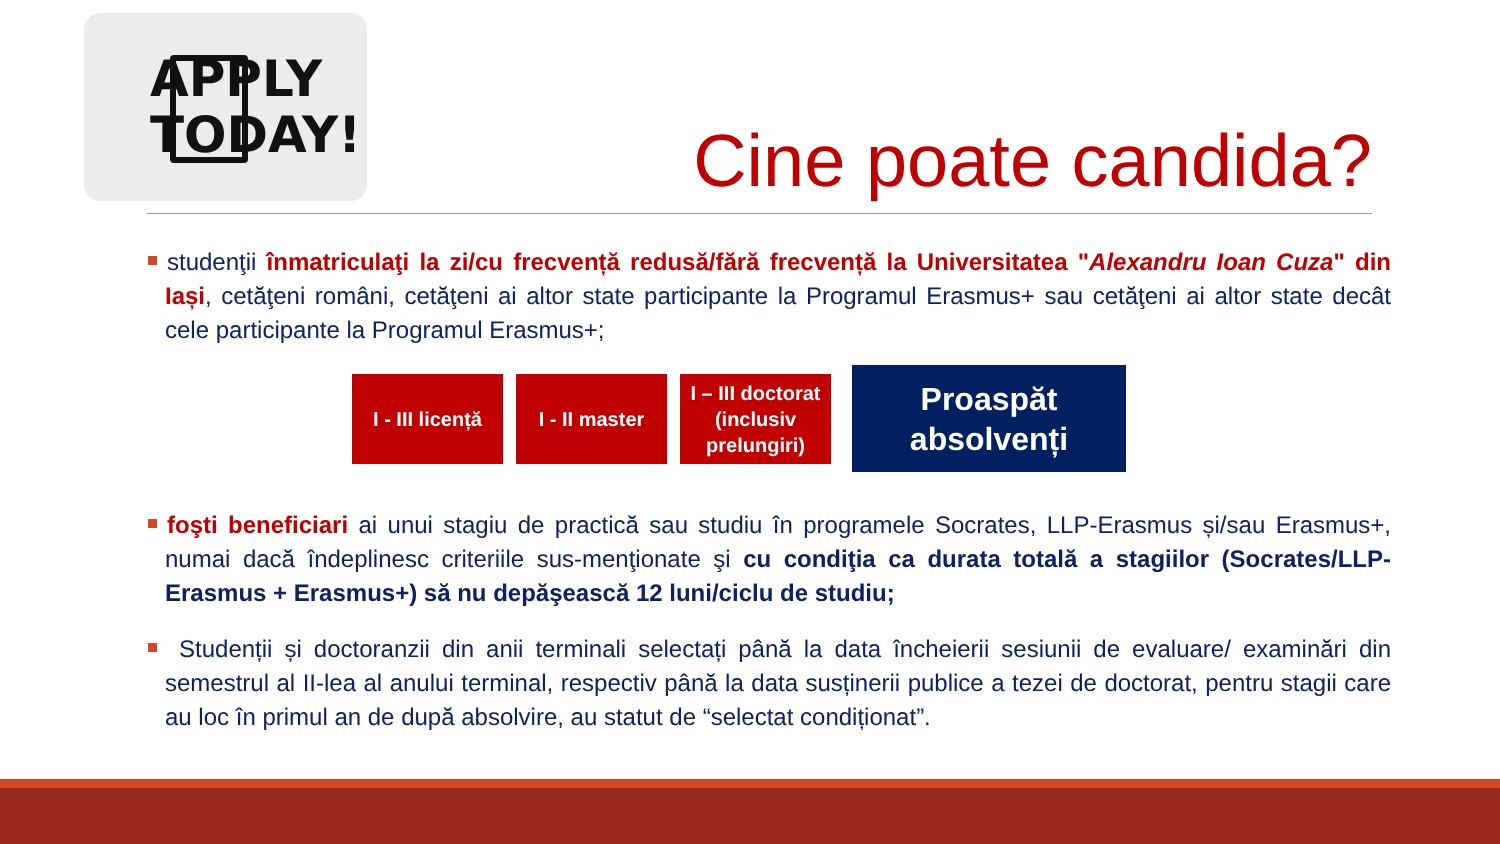APPLY
TODAY!
Cine poate candida?
studenţii înmatriculaţi la zi/cu frecvență redusă/fără frecvență la Universitatea "Alexandru Ioan Cuza" din Iași, cetăţeni români, cetăţeni ai altor state participante la Programul Erasmus+ sau cetăţeni ai altor state decât cele participante la Programul Erasmus+;
I - III licență
I - II master
I – III doctorat (inclusiv prelungiri)
Proaspăt absolvenți
foşti beneficiari ai unui stagiu de practică sau studiu în programele Socrates, LLP-Erasmus și/sau Erasmus+, numai dacă îndeplinesc criteriile sus-menţionate şi cu condiţia ca durata totală a stagiilor (Socrates/LLP-Erasmus + Erasmus+) să nu depăşească 12 luni/ciclu de studiu;
Studenții și doctoranzii din anii terminali selectați până la data încheierii sesiunii de evaluare/ examinări din semestrul al II-lea al anului terminal, respectiv până la data susținerii publice a tezei de doctorat, pentru stagii care au loc în primul an de după absolvire, au statut de “selectat condiționat”.